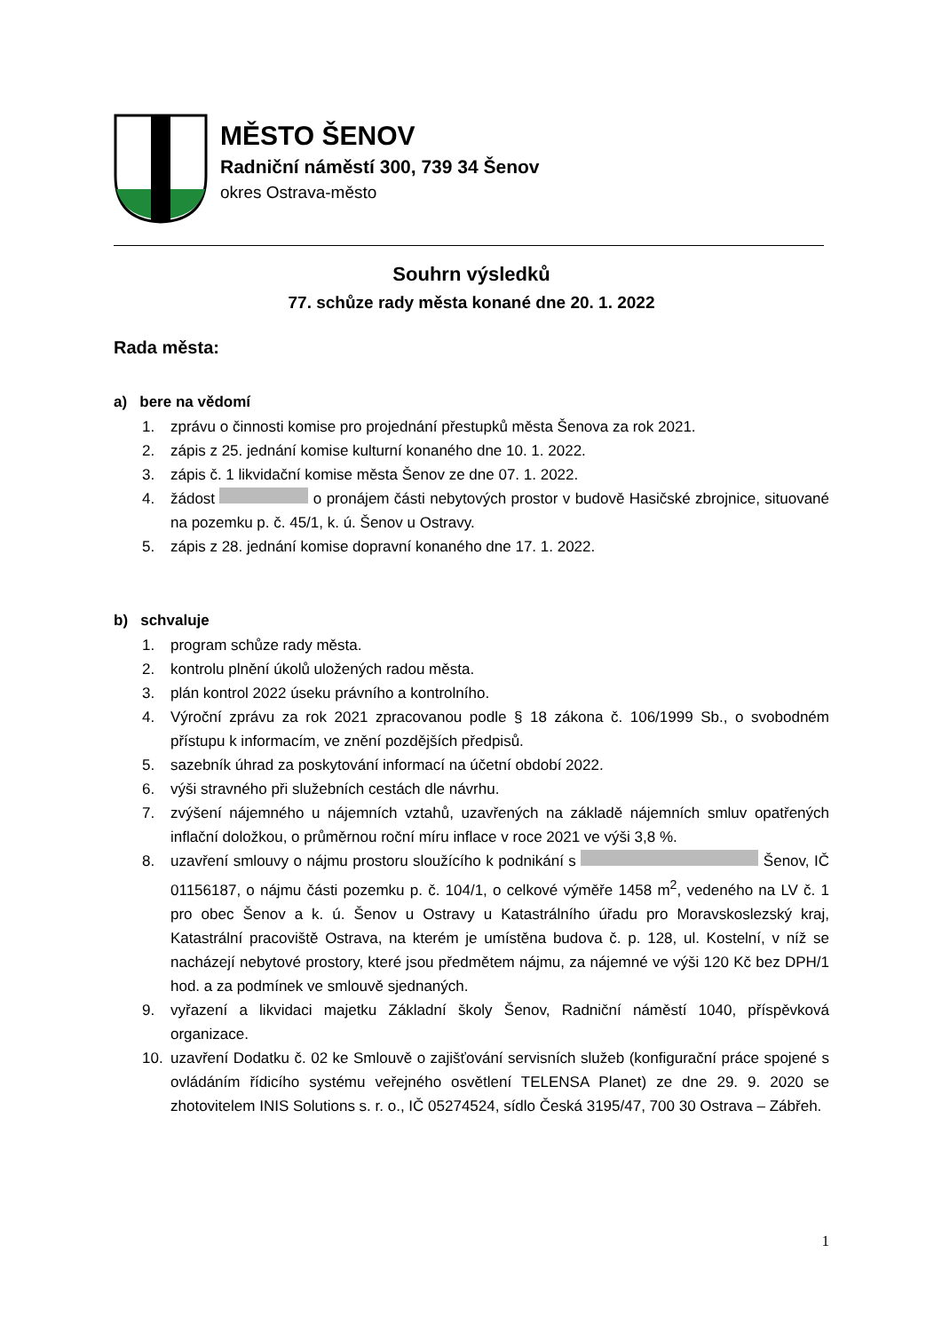MĚSTO ŠENOV
Radniční náměstí 300, 739 34 Šenov
okres Ostrava-město
Souhrn výsledků
77. schůze rady města konané dne 20. 1. 2022
Rada města:
a) bere na vědomí
1. zprávu o činnosti komise pro projednání přestupků města Šenova za rok 2021.
2. zápis z 25. jednání komise kulturní konaného dne 10. 1. 2022.
3. zápis č. 1 likvidační komise města Šenov ze dne 07. 1. 2022.
4. žádost o pronájem části nebytových prostor v budově Hasičské zbrojnice, situované na pozemku p. č. 45/1, k. ú. Šenov u Ostravy.
5. zápis z 28. jednání komise dopravní konaného dne 17. 1. 2022.
b) schvaluje
1. program schůze rady města.
2. kontrolu plnění úkolů uložených radou města.
3. plán kontrol 2022 úseku právního a kontrolního.
4. Výroční zprávu za rok 2021 zpracovanou podle § 18 zákona č. 106/1999 Sb., o svobodném přístupu k informacím, ve znění pozdějších předpisů.
5. sazebník úhrad za poskytování informací na účetní období 2022.
6. výši stravného při služebních cestách dle návrhu.
7. zvýšení nájemného u nájemních vztahů, uzavřených na základě nájemních smluv opatřených inflační doložkou, o průměrnou roční míru inflace v roce 2021 ve výši 3,8 %.
8. uzavření smlouvy o nájmu prostoru sloužícího k podnikání s Šenov, IČ 01156187, o nájmu části pozemku p. č. 104/1, o celkové výměře 1458 m<sup>2</sup>, vedeného na LV č. 1 pro obec Šenov a k. ú. Šenov u Ostravy u Katastrálního úřadu pro Moravskoslezský kraj, Katastrální pracoviště Ostrava, na kterém je umístěna budova č. p. 128, ul. Kostelní, v níž se nacházejí nebytové prostory, které jsou předmětem nájmu, za nájemné ve výši 120 Kč bez DPH/1 hod. a za podmínek ve smlouvě sjednaných.
9. vyřazení a likvidaci majetku Základní školy Šenov, Radniční náměstí 1040, příspěvková organizace.
10. uzavření Dodatku č. 02 ke Smlouvě o zajišťování servisních služeb (konfigurační práce spojené s ovládáním řídicího systému veřejného osvětlení TELENSA Planet) ze dne 29. 9. 2020 se zhotovitelem INIS Solutions s. r. o., IČ 05274524, sídlo Česká 3195/47, 700 30 Ostrava – Zábřeh.
1